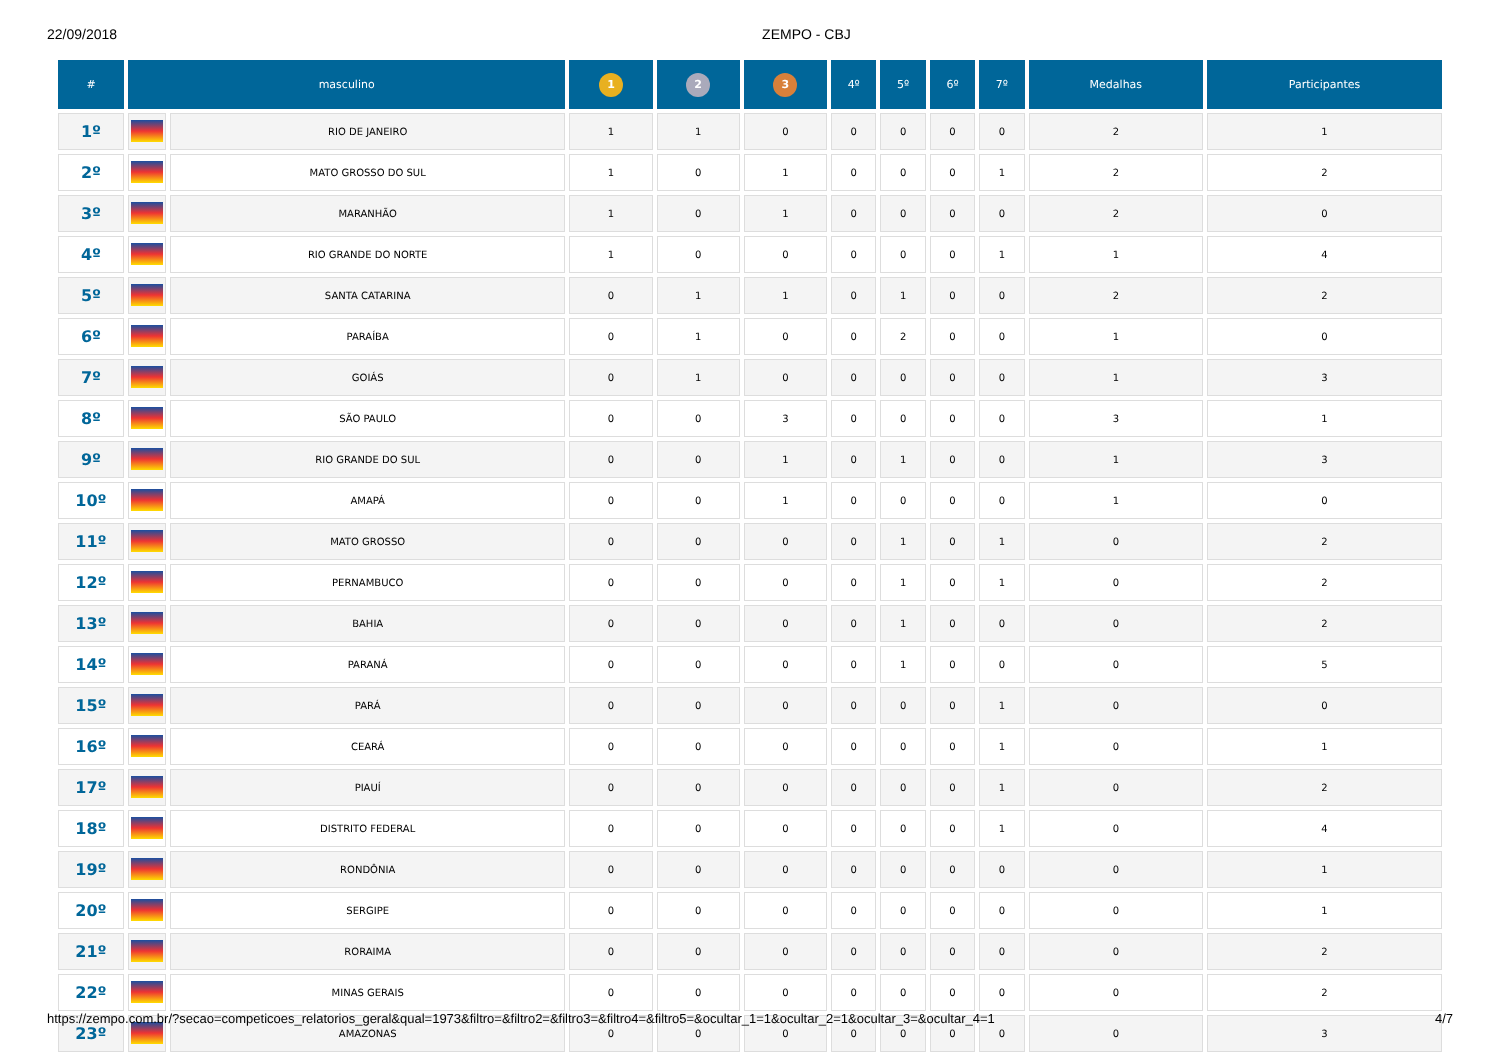22/09/2018 ZEMPO - CBJ
| # | masculino | | 1 | 2 | 3 | 4º | 5º | 6º | 7º | Medalhas | Participantes |
| --- | --- | --- | --- | --- | --- | --- | --- | --- | --- | --- | --- |
| 1º | | RIO DE JANEIRO | 1 | 1 | 0 | 0 | 0 | 0 | 0 | 2 | 1 |
| 2º | | MATO GROSSO DO SUL | 1 | 0 | 1 | 0 | 0 | 0 | 1 | 2 | 2 |
| 3º | | MARANHÃO | 1 | 0 | 1 | 0 | 0 | 0 | 0 | 2 | 0 |
| 4º | | RIO GRANDE DO NORTE | 1 | 0 | 0 | 0 | 0 | 0 | 1 | 1 | 4 |
| 5º | | SANTA CATARINA | 0 | 1 | 1 | 0 | 1 | 0 | 0 | 2 | 2 |
| 6º | | PARAÍBA | 0 | 1 | 0 | 0 | 2 | 0 | 0 | 1 | 0 |
| 7º | | GOIÁS | 0 | 1 | 0 | 0 | 0 | 0 | 0 | 1 | 3 |
| 8º | | SÃO PAULO | 0 | 0 | 3 | 0 | 0 | 0 | 0 | 3 | 1 |
| 9º | | RIO GRANDE DO SUL | 0 | 0 | 1 | 0 | 1 | 0 | 0 | 1 | 3 |
| 10º | | AMAPÁ | 0 | 0 | 1 | 0 | 0 | 0 | 0 | 1 | 0 |
| 11º | | MATO GROSSO | 0 | 0 | 0 | 0 | 1 | 0 | 1 | 0 | 2 |
| 12º | | PERNAMBUCO | 0 | 0 | 0 | 0 | 1 | 0 | 1 | 0 | 2 |
| 13º | | BAHIA | 0 | 0 | 0 | 0 | 1 | 0 | 0 | 0 | 2 |
| 14º | | PARANÁ | 0 | 0 | 0 | 0 | 1 | 0 | 0 | 0 | 5 |
| 15º | | PARÁ | 0 | 0 | 0 | 0 | 0 | 0 | 1 | 0 | 0 |
| 16º | | CEARÁ | 0 | 0 | 0 | 0 | 0 | 0 | 1 | 0 | 1 |
| 17º | | PIAUÍ | 0 | 0 | 0 | 0 | 0 | 0 | 1 | 0 | 2 |
| 18º | | DISTRITO FEDERAL | 0 | 0 | 0 | 0 | 0 | 0 | 1 | 0 | 4 |
| 19º | | RONDÔNIA | 0 | 0 | 0 | 0 | 0 | 0 | 0 | 0 | 1 |
| 20º | | SERGIPE | 0 | 0 | 0 | 0 | 0 | 0 | 0 | 0 | 1 |
| 21º | | RORAIMA | 0 | 0 | 0 | 0 | 0 | 0 | 0 | 0 | 2 |
| 22º | | MINAS GERAIS | 0 | 0 | 0 | 0 | 0 | 0 | 0 | 0 | 2 |
| 23º | | AMAZONAS | 0 | 0 | 0 | 0 | 0 | 0 | 0 | 0 | 3 |
https://zempo.com.br/?secao=competicoes_relatorios_geral&qual=1973&filtro=&filtro2=&filtro3=&filtro4=&filtro5=&ocultar_1=1&ocultar_2=1&ocultar_3=&ocultar_4=1 4/7